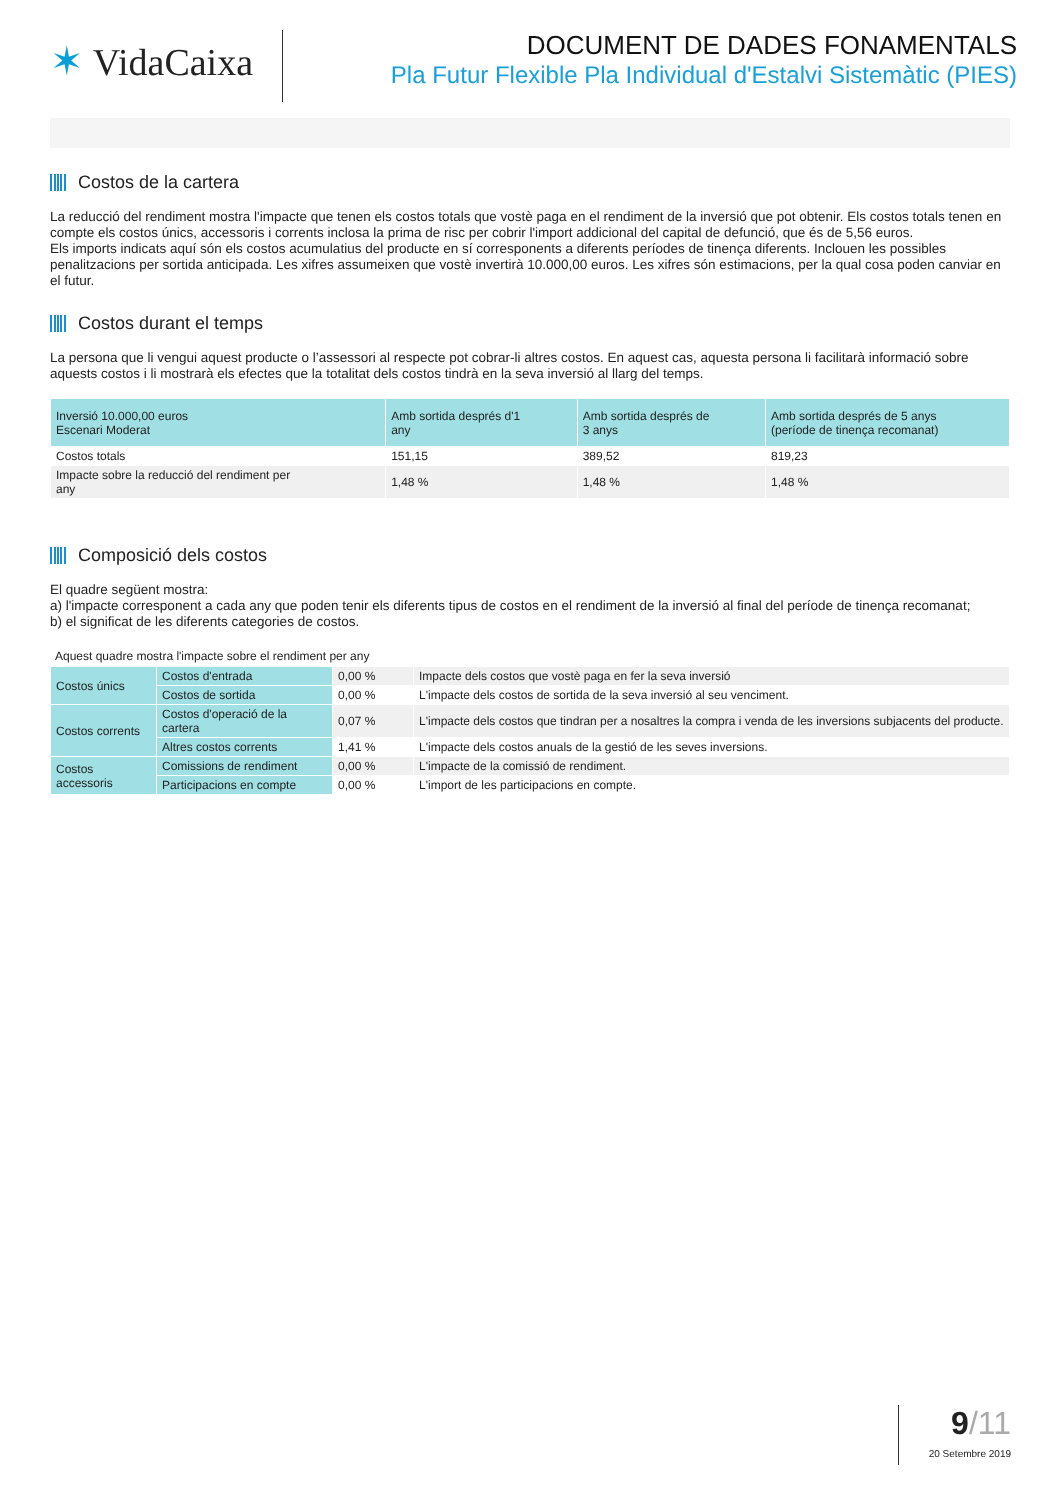✶ VidaCaixa
DOCUMENT DE DADES FONAMENTALS
Pla Futur Flexible Pla Individual d'Estalvi Sistemàtic (PIES)
Costos de la cartera
La reducció del rendiment mostra l'impacte que tenen els costos totals que vostè paga en el rendiment de la inversió que pot obtenir. Els costos totals tenen en compte els costos únics, accessoris i corrents inclosa la prima de risc per cobrir l'import addicional del capital de defunció, que és de 5,56 euros.
Els imports indicats aquí són els costos acumulatius del producte en sí corresponents a diferents períodes de tinença diferents. Inclouen les possibles penalitzacions per sortida anticipada. Les xifres assumeixen que vostè invertirà 10.000,00 euros. Les xifres són estimacions, per la qual cosa poden canviar en el futur.
Costos durant el temps
La persona que li vengui aquest producte o l’assessori al respecte pot cobrar-li altres costos. En aquest cas, aquesta persona li facilitarà informació sobre aquests costos i li mostrarà els efectes que la totalitat dels costos tindrà en la seva inversió al llarg del temps.
| Inversió 10.000,00 euros Escenari Moderat | Amb sortida després d'1 any | Amb sortida després de 3 anys | Amb sortida després de 5 anys (període de tinença recomanat) |
| --- | --- | --- | --- |
| Costos totals | 151,15 | 389,52 | 819,23 |
| Impacte sobre la reducció del rendiment per any | 1,48 % | 1,48 % | 1,48 % |
Composició dels costos
El quadre següent mostra:
a) l'impacte corresponent a cada any que poden tenir els diferents tipus de costos en el rendiment de la inversió al final del període de tinença recomanat;
b) el significat de les diferents categories de costos.
Aquest quadre mostra l'impacte sobre el rendiment per any
| Costos únics | Costos d'entrada | 0,00 % | Impacte dels costos que vostè paga en fer la seva inversió |
| | Costos de sortida | 0,00 % | L'impacte dels costos de sortida de la seva inversió al seu venciment. |
| Costos corrents | Costos d'operació de la cartera | 0,07 % | L'impacte dels costos que tindran per a nosaltres la compra i venda de les inversions subjacents del producte. |
| | Altres costos corrents | 1,41 % | L'impacte dels costos anuals de la gestió de les seves inversions. |
| Costos accessoris | Comissions de rendiment | 0,00 % | L'impacte de la comissió de rendiment. |
| | Participacions en compte | 0,00 % | L'import de les participacions en compte. |
9/11
20 Setembre 2019